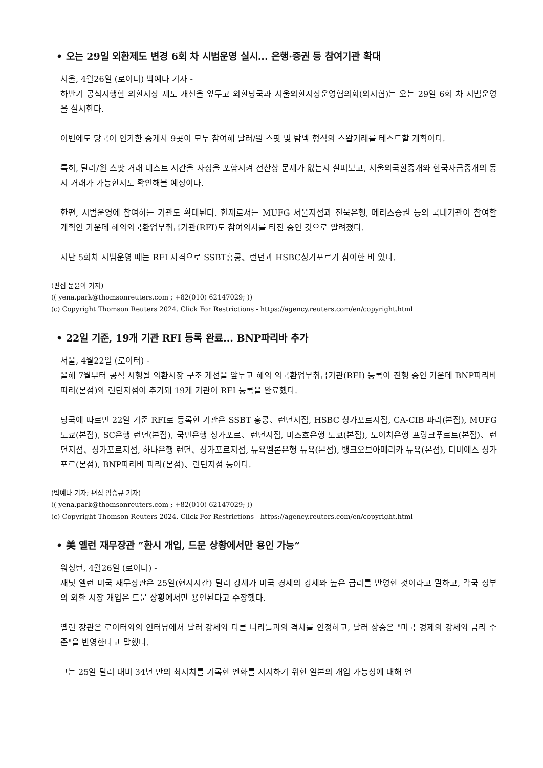• 오는 29일 외환제도 변경 6회 차 시범운영 실시... 은행·증권 등 참여기관 확대
서울, 4월26일 (로이터) 박예나 기자 -
하반기 공식시행할 외환시장 제도 개선을 앞두고 외환당국과 서울외환시장운영협의회(외시협)는 오는 29일 6회 차 시범운영을 실시한다.
이번에도 당국이 인가한 중개사 9곳이 모두 참여해 달러/원 스팟 및 탐넥 형식의 스왑거래를 테스트할 계획이다.
특히, 달러/원 스팟 거래 테스트 시간을 자정을 포함시켜 전산상 문제가 없는지 살펴보고, 서울외국환중개와 한국자금중개의 동시 거래가 가능한지도 확인해볼 예정이다.
한편, 시범운영에 참여하는 기관도 확대된다. 현재로서는 MUFG 서울지점과 전북은행, 메리츠증권 등의 국내기관이 참여할 계획인 가운데 해외외국환업무취급기관(RFI)도 참여의사를 타진 중인 것으로 알려졌다.
지난 5회차 시범운영 때는 RFI 자격으로 SSBT홍콩、런던과 HSBC싱가포르가 참여한 바 있다.
(편집 문윤아 기자)
(( yena.park@thomsonreuters.com ; +82(010) 62147029; ))
(c) Copyright Thomson Reuters 2024. Click For Restrictions - https://agency.reuters.com/en/copyright.html
• 22일 기준, 19개 기관 RFI 등록 완료... BNP파리바 추가
서울, 4월22일 (로이터) -
올해 7월부터 공식 시행될 외환시장 구조 개선을 앞두고 해외 외국환업무취급기관(RFI) 등록이 진행 중인 가운데 BNP파리바 파리(본점)와 런던지점이 추가돼 19개 기관이 RFI 등록을 완료했다.
당국에 따르면 22일 기준 RFI로 등록한 기관은 SSBT 홍콩、런던지점, HSBC 싱가포르지점, CA-CIB 파리(본점), MUFG 도쿄(본점), SC은행 런던(본점), 국민은행 싱가포르、런던지점, 미즈호은행 도쿄(본점), 도이치은행 프랑크푸르트(본점)、런던지점、싱가포르지점, 하나은행 런던、싱가포르지점, 뉴욕멜론은행 뉴욕(본점), 뱅크오브아메리카 뉴욕(본점), 디비에스 싱가포르(본점), BNP파리바 파리(본점)、런던지점 등이다.
(박예나 기자; 편집 임승규 기자)
(( yena.park@thomsonreuters.com ; +82(010) 62147029; ))
(c) Copyright Thomson Reuters 2024. Click For Restrictions - https://agency.reuters.com/en/copyright.html
• 美 옐런 재무장관 “환시 개입, 드문 상황에서만 용인 가능”
워싱턴, 4월26일 (로이터) -
재닛 옐런 미국 재무장관은 25일(현지시간) 달러 강세가 미국 경제의 강세와 높은 금리를 반영한 것이라고 말하고, 각국 정부의 외환 시장 개입은 드문 상황에서만 용인된다고 주장했다.
옐런 장관은 로이터와의 인터뷰에서 달러 강세와 다른 나라들과의 격차를 인정하고, 달러 상승은 "미국 경제의 강세와 금리 수준"을 반영한다고 말했다.
그는 25일 달러 대비 34년 만의 최저치를 기록한 엔화를 지지하기 위한 일본의 개입 가능성에 대해 언